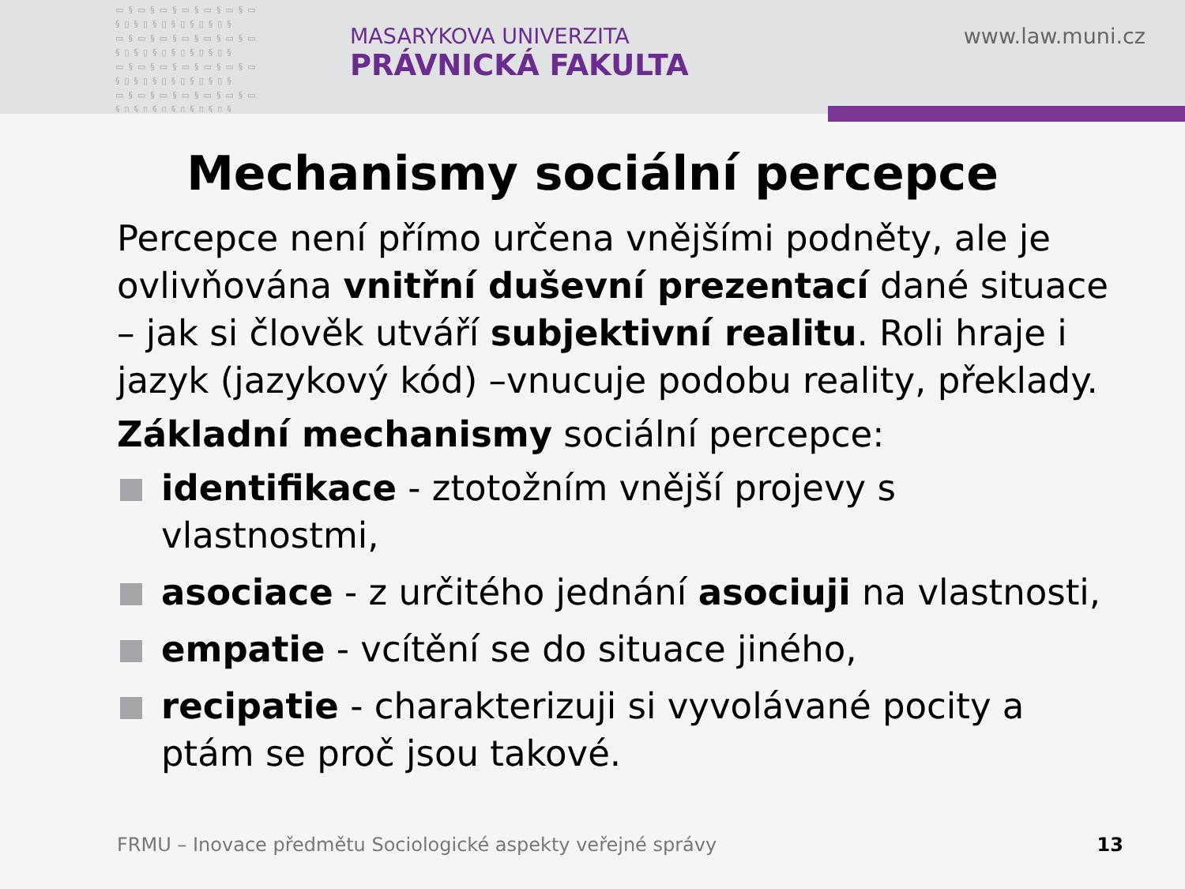▭§▭§▭§▭§▭§▭§▭ §▯§▯§▯§▯§▯§▯§ ▭§▭§▭§▭§▭§▭§▭ §▯§▯§▯§▯§▯§▯§ ▭§▭§▭§▭§▭§▭§▭ §▯§▯§▯§▯§▯§▯§ ▭§▭§▭§▭§▭§▭§▭ §▯§▯§▯§▯§▯§▯§
MASARYKOVA UNIVERZITA
PRÁVNICKÁ FAKULTA
www.law.muni.cz
Mechanismy sociální percepce
Percepce není přímo určena vnějšími podněty, ale je ovlivňována vnitřní duševní prezentací dané situace – jak si člověk utváří subjektivní realitu. Roli hraje i jazyk (jazykový kód) –vnucuje podobu reality, překlady.
Základní mechanismy sociální percepce:
identifikace - ztotožním vnější projevy s vlastnostmi,
asociace - z určitého jednání asociuji na vlastnosti,
empatie - vcítění se do situace jiného,
recipatie - charakterizuji si vyvolávané pocity a ptám se proč jsou takové.
FRMU – Inovace předmětu Sociologické aspekty veřejné správy
13